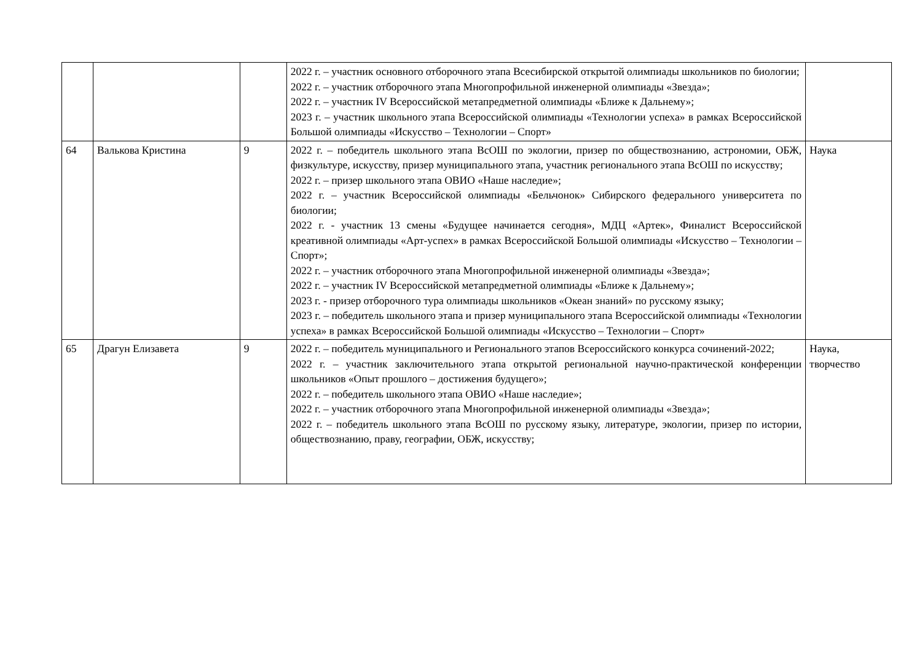| | | | 2022 г. – участник основного отборочного этапа Всесибирской открытой олимпиады школьников по биологии; 2022 г. – участник отборочного этапа Многопрофильной инженерной олимпиады «Звезда»; 2022 г. – участник IV Всероссийской метапредметной олимпиады «Ближе к Дальнему»; 2023 г. – участник школьного этапа Всероссийской олимпиады «Технологии успеха» в рамках Всероссийской Большой олимпиады «Искусство – Технологии – Спорт» | |
| 64 | Валькова Кристина | 9 | 2022 г. – победитель школьного этапа ВсОШ по экологии, призер по обществознанию, астрономии, ОБЖ, физкультуре, искусству, призер муниципального этапа, участник регионального этапа ВсОШ по искусству; 2022 г. – призер школьного этапа ОВИО «Наше наследие»; 2022 г. – участник Всероссийской олимпиады «Бельчонок» Сибирского федерального университета по биологии; 2022 г. - участник 13 смены «Будущее начинается сегодня», МДЦ «Артек», Финалист Всероссийской креативной олимпиады «Арт-успех» в рамках Всероссийской Большой олимпиады «Искусство – Технологии – Спорт»; 2022 г. – участник отборочного этапа Многопрофильной инженерной олимпиады «Звезда»; 2022 г. – участник IV Всероссийской метапредметной олимпиады «Ближе к Дальнему»; 2023 г. - призер отборочного тура олимпиады школьников «Океан знаний» по русскому языку; 2023 г. – победитель школьного этапа и призер муниципального этапа Всероссийской олимпиады «Технологии успеха» в рамках Всероссийской Большой олимпиады «Искусство – Технологии – Спорт» | Наука |
| 65 | Драгун Елизавета | 9 | 2022 г. – победитель муниципального и Регионального этапов Всероссийского конкурса сочинений-2022; 2022 г. – участник заключительного этапа открытой региональной научно-практической конференции школьников «Опыт прошлого – достижения будущего»; 2022 г. – победитель школьного этапа ОВИО «Наше наследие»; 2022 г. – участник отборочного этапа Многопрофильной инженерной олимпиады «Звезда»; 2022 г. – победитель школьного этапа ВсОШ по русскому языку, литературе, экологии, призер по истории, обществознанию, праву, географии, ОБЖ, искусству; | Наука, творчество |